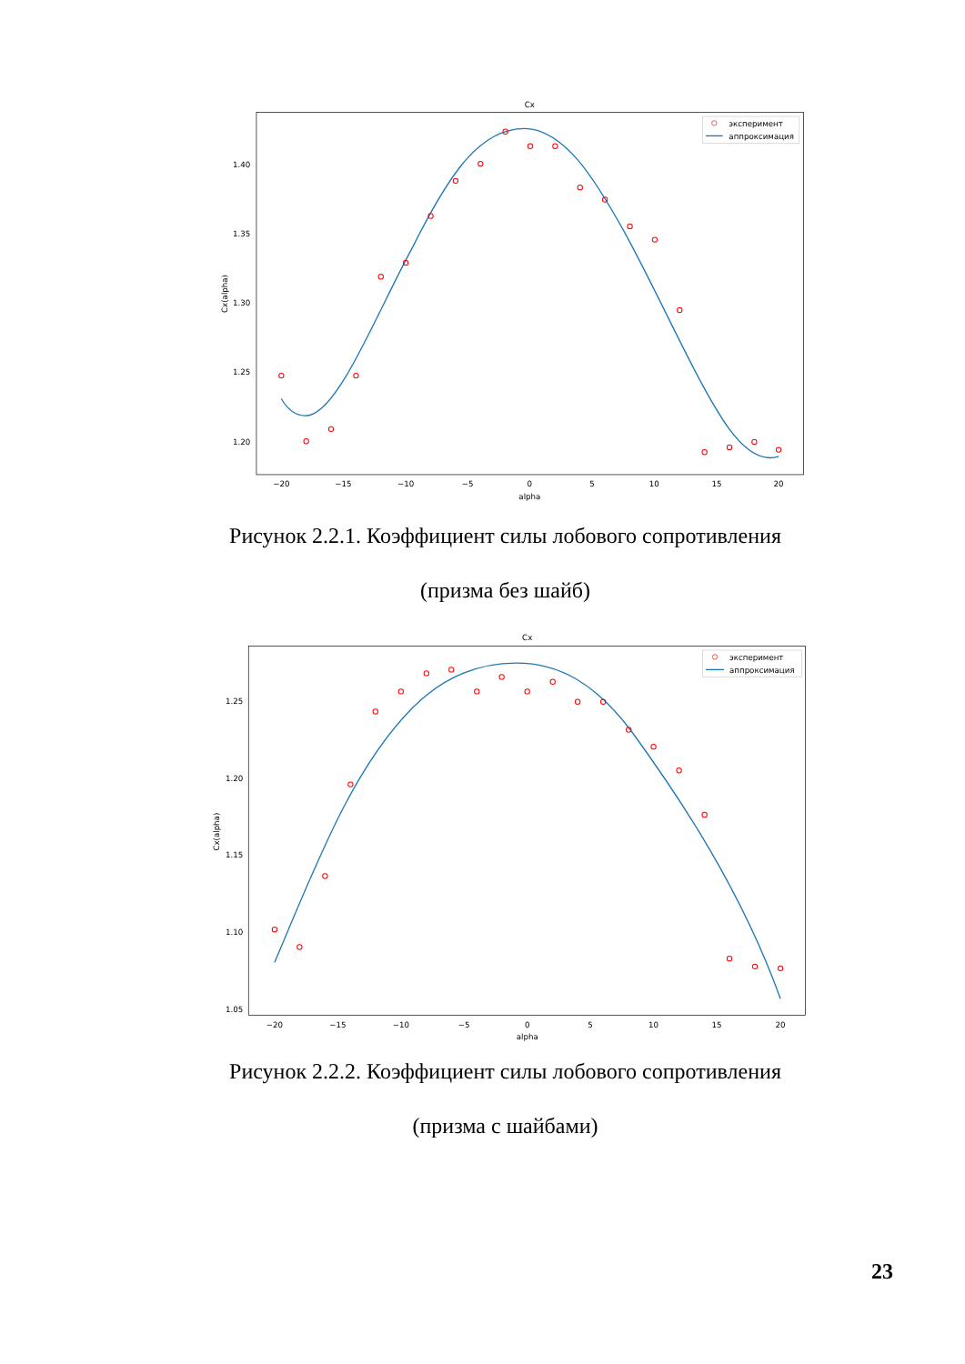Cx
1.40
1.35
1.30
1.25
1.20
−20
−15
−10
−5
0
5
10
15
20
alpha
Cx(alpha)
эксперимент
аппроксимация
Рисунок 2.2.1. Коэффициент силы лобового сопротивления
(призма без шайб)
Cx
1.25
1.20
1.15
1.10
1.05
−20
−15
−10
−5
0
5
10
15
20
alpha
Cx(alpha)
эксперимент
аппроксимация
Рисунок 2.2.2. Коэффициент силы лобового сопротивления
(призма с шайбами)
23